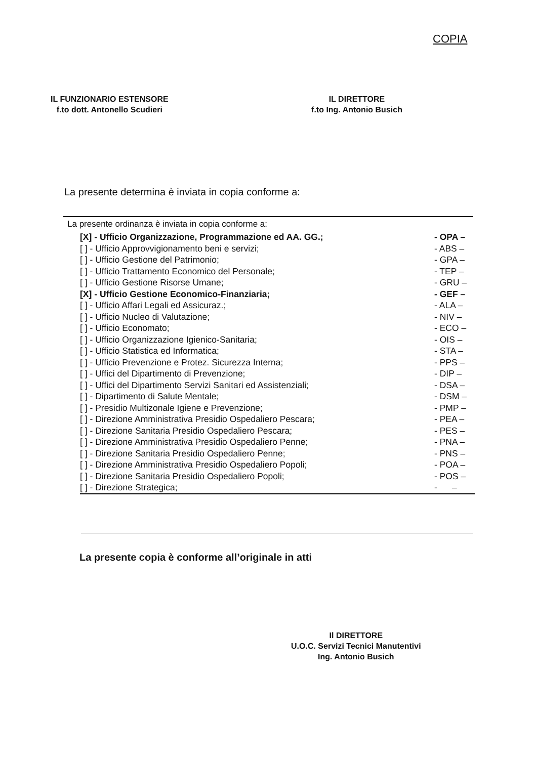COPIA
IL FUNZIONARIO ESTENSORE
f.to dott. Antonello Scudieri
IL DIRETTORE
f.to Ing. Antonio Busich
La presente determina è inviata in copia conforme a:
La presente ordinanza è inviata in copia conforme a:
[X] - Ufficio Organizzazione, Programmazione ed AA. GG.; - OPA –
[ ] - Ufficio Approvvigionamento beni e servizi; - ABS –
[ ] - Ufficio Gestione del Patrimonio; - GPA –
[ ] - Ufficio Trattamento Economico del Personale; - TEP –
[ ] - Ufficio Gestione Risorse Umane; - GRU –
[X] - Ufficio Gestione Economico-Finanziaria; - GEF –
[ ] - Ufficio Affari Legali ed Assicuraz.; - ALA –
[ ] - Ufficio Nucleo di Valutazione; - NIV –
[ ] - Ufficio Economato; - ECO –
[ ] - Ufficio Organizzazione Igienico-Sanitaria; - OIS –
[ ] - Ufficio Statistica ed Informatica; - STA –
[ ] - Ufficio Prevenzione e Protez. Sicurezza Interna; - PPS –
[ ] - Uffici del Dipartimento di Prevenzione; - DIP –
[ ] - Uffici del Dipartimento Servizi Sanitari ed Assistenziali; - DSA –
[ ] - Dipartimento di Salute Mentale; - DSM –
[ ] - Presidio Multizonale Igiene e Prevenzione; - PMP –
[ ] - Direzione Amministrativa Presidio Ospedaliero Pescara; - PEA –
[ ] - Direzione Sanitaria Presidio Ospedaliero Pescara; - PES –
[ ] - Direzione Amministrativa Presidio Ospedaliero Penne; - PNA –
[ ] - Direzione Sanitaria Presidio Ospedaliero Penne; - PNS –
[ ] - Direzione Amministrativa Presidio Ospedaliero Popoli; - POA –
[ ] - Direzione Sanitaria Presidio Ospedaliero Popoli; - POS –
[ ] - Direzione Strategica; - –
La presente copia è conforme all’originale in atti
Il DIRETTORE
U.O.C. Servizi Tecnici Manutentivi
Ing. Antonio Busich